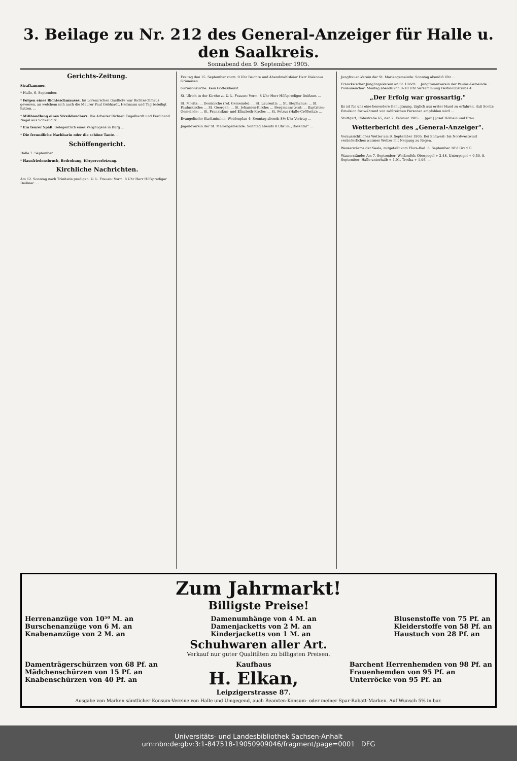3. Beilage zu Nr. 212 des General-Anzeiger für Halle u. den Saalkreis.
Sonnabend den 9. September 1905.
Gerichts-Zeitung.
Strafkammer.
* Halle, 6. September.
* Folgen eines Richteschmauses. Im Lorenz'schen Gasthofe war Richteschmaus gewesen, an welchem sich auch die Maurer Paul Gebhardt, Hellmann und Tag beteiligt hatten. ...
* Mißhandlung eines Streikbrechers. Die Arbeiter Richard Engelhardt und Ferdinand Nagel aus Schkeuditz ...
* Ein teurer Spaß. Gelegentlich eines Vergnügens in Burg ...
* Die freundliche Nachbarin oder die schöne Tante. ...
Schöffengericht.
Halle 7. September.
* Hausfriedensbruch, Bedrohung, Körperverletzung. ...
Kirchliche Nachrichten.
Am 12. Sonntag nach Trinitatis predigen. U. L. Frauen: Vorm. 8 Uhr Herr Hilfsprediger Deißner. ...
Freitag den 15. September vorm. 9 Uhr Beichte und Abendmahlsfeier Herr Diakonus Grüneisen.
Garnisonkirche: Kein Gottesdienst.
St. Ulrich in der Kirche zu U. L. Frauen: Vorm. 8 Uhr Herr Hilfsprediger Deißner. ...
St. Moritz: ... Domkirche (ref. Gemeinde): ... St. Laurentii: ... St. Stephanus: ... St. Pauluskirche: ... St. Georgen: ... St. Johannes-Kirche: ... Bergmannstrost: ... Baptisten-Gemeinde: ... St. Franziskus- und Elisabeth-Kirche: ... St. Petrus (Halle-Cröllwitz): ...
Evangelische Stadtmission, Weidenplan 4: Sonntag abends 8½ Uhr Vortrag ...
Jugendverein der St. Mariengemeinde: Sonntag abends 8 Uhr im „Rosental" ...
Jungfrauen-Verein der St. Mariengemeinde: Sonntag abend 8 Uhr ...
Francke'scher Jünglings-Verein an St. Ulrich ... Jungfrauenverein der Paulus-Gemeinde ... Posaunenchor: Montag abends von 8–10 Uhr Versammlung Pestalozzistraße 4.
„Der Erfolg war grossartig."
Es ist für uns eine besondere Genugtuung, täglich aus erster Hand zu erfahren, daß Scotts Emulsion fortwährend von zahlreichen Personen empfohlen wird ...
Stuttgart, Rötestraße 65, den 2. Februar 1905. ... (gez.) Josef Höhlein und Frau.
Wetterbericht des „General-Anzeiger".
Voraussichtliches Wetter am 9. September 1905. Bei Südwest- bis Nordwestwind veränderliches warmes Wetter mit Neigung zu Regen.
Wasserwärme der Saale, mitgeteilt vom Flora-Bad: 8. September 18½ Grad C.
Wasserstände: Am 7. September: Weißenfels Oberpegel + 2,48, Unterpegel + 0,50. 8. September: Halle unterhalb + 1,91, Trotha + 1,96. ...
Zum Jahrmarkt!
Billigste Preise!
Herrenanzüge von 10⁵⁰ M. an
Burschenanzüge von 6 M. an
Knabenanzüge von 2 M. an
Damenumhänge von 4 M. an
Damenjacketts von 2 M. an
Kinderjacketts von 1 M. an
Blusenstoffe von 75 Pf. an
Kleiderstoffe von 58 Pf. an
Haustuch von 28 Pf. an
Schuhwaren aller Art.
Verkauf nur guter Qualitäten zu billigsten Preisen.
Damenträgerschürzen von 68 Pf. an
Mädchenschürzen von 15 Pf. an
Knabenschürzen von 40 Pf. an
Kaufhaus
H. Elkan,
Leipzigerstrasse 87.
Barchent Herrenhemden von 98 Pf. an
Frauenhemden von 95 Pf. an
Unterröcke von 95 Pf. an
Ausgabe von Marken sämtlicher Konsum-Vereine von Halle und Umgegend, auch Beamten-Konsum- oder meiner Spar-Rabatt-Marken. Auf Wunsch 5% in bar.
Universitäts- und Landesbibliothek Sachsen-Anhalt
urn:nbn:de:gbv:3:1-847518-19050909046/fragment/page=0001 DFG